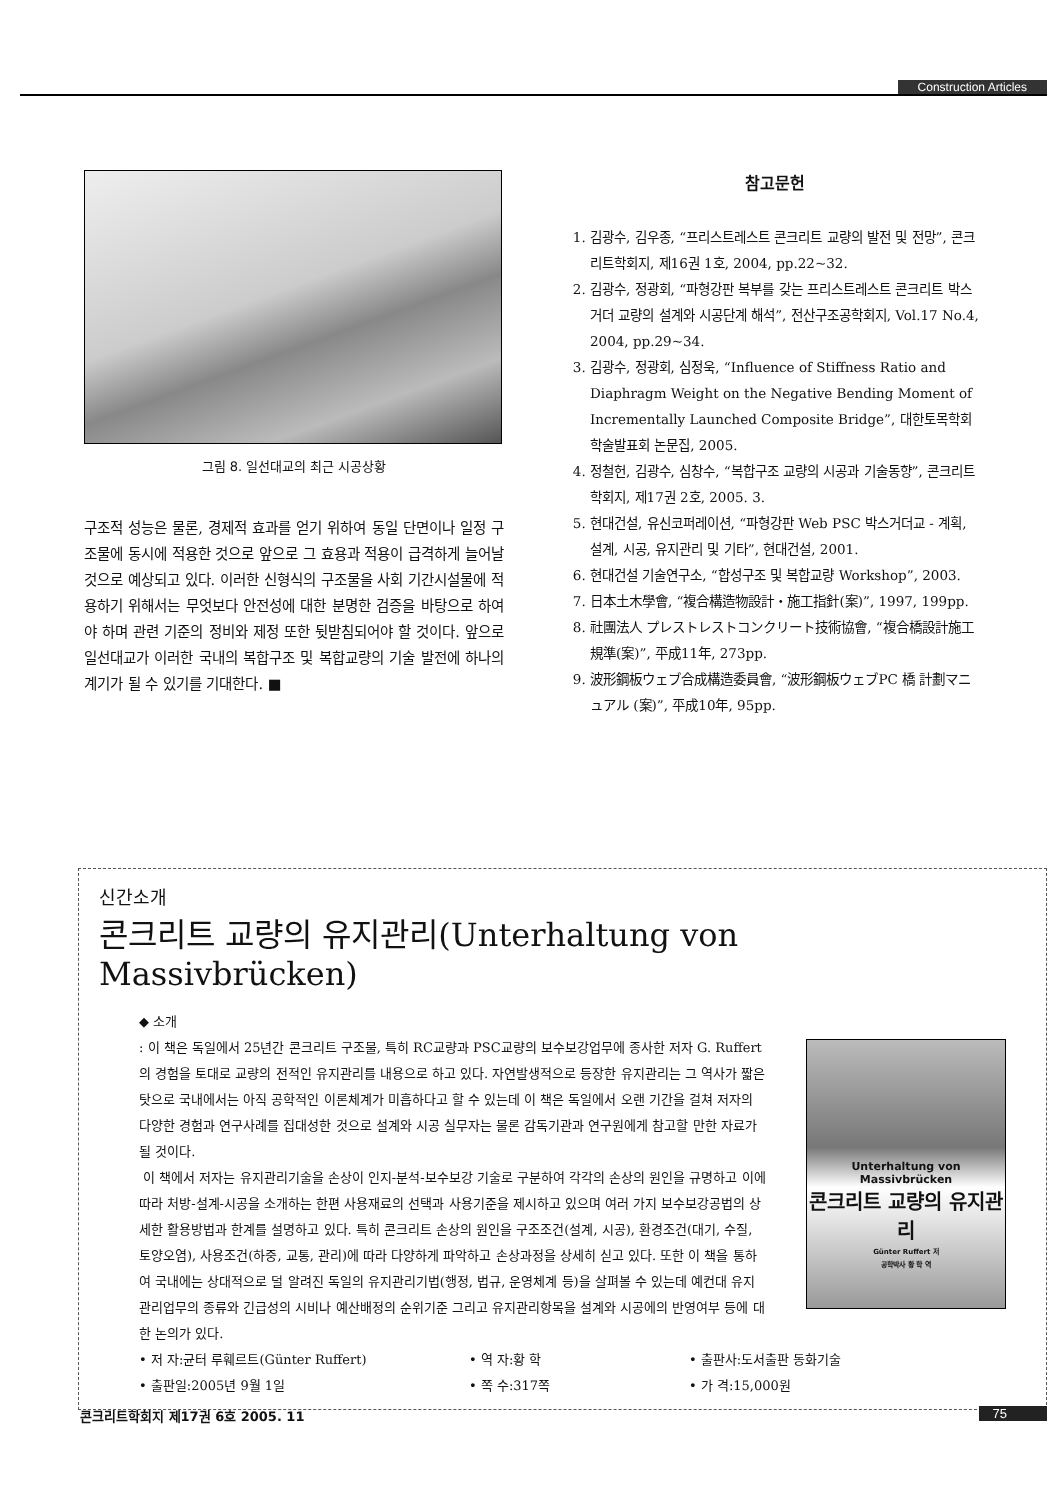Construction Articles
그림 8. 일선대교의 최근 시공상황
구조적 성능은 물론, 경제적 효과를 얻기 위하여 동일 단면이나 일정 구조물에 동시에 적용한 것으로 앞으로 그 효용과 적용이 급격하게 늘어날 것으로 예상되고 있다. 이러한 신형식의 구조물을 사회 기간시설물에 적용하기 위해서는 무엇보다 안전성에 대한 분명한 검증을 바탕으로 하여야 하며 관련 기준의 정비와 제정 또한 뒷받침되어야 할 것이다. 앞으로 일선대교가 이러한 국내의 복합구조 및 복합교량의 기술 발전에 하나의 계기가 될 수 있기를 기대한다. ■
참고문헌
1. 김광수, 김우종, “프리스트레스트 콘크리트 교량의 발전 및 전망”, 콘크리트학회지, 제16권 1호, 2004, pp.22~32.
2. 김광수, 정광회, “파형강판 복부를 갖는 프리스트레스트 콘크리트 박스거더 교량의 설계와 시공단계 해석”, 전산구조공학회지, Vol.17 No.4, 2004, pp.29~34.
3. 김광수, 정광회, 심정욱, “Influence of Stiffness Ratio and Diaphragm Weight on the Negative Bending Moment of Incrementally Launched Composite Bridge”, 대한토목학회 학술발표회 논문집, 2005.
4. 정철헌, 김광수, 심창수, “복합구조 교량의 시공과 기술동향”, 콘크리트학회지, 제17권 2호, 2005. 3.
5. 현대건설, 유신코퍼레이션, “파형강판 Web PSC 박스거더교 - 계획, 설계, 시공, 유지관리 및 기타”, 현대건설, 2001.
6. 현대건설 기술연구소, “합성구조 및 복합교량 Workshop”, 2003.
7. 日本土木學會, “複合構造物設計・施工指針(案)”, 1997, 199pp.
8. 社團法人 プレストレストコンクリート技術協會, “複合橋設計施工規準(案)”, 平成11年, 273pp.
9. 波形鋼板ウェブ合成構造委員會, “波形鋼板ウェブPC 橋 計劃マニュアル (案)”, 平成10年, 95pp.
신간소개
콘크리트 교량의 유지관리(Unterhaltung von Massivbrücken)
◆ 소개
: 이 책은 독일에서 25년간 콘크리트 구조물, 특히 RC교량과 PSC교량의 보수보강업무에 종사한 저자 G. Ruffert의 경험을 토대로 교량의 전적인 유지관리를 내용으로 하고 있다. 자연발생적으로 등장한 유지관리는 그 역사가 짧은 탓으로 국내에서는 아직 공학적인 이론체계가 미흡하다고 할 수 있는데 이 책은 독일에서 오랜 기간을 걸쳐 저자의 다양한 경험과 연구사례를 집대성한 것으로 설계와 시공 실무자는 물론 감독기관과 연구원에게 참고할 만한 자료가 될 것이다.
이 책에서 저자는 유지관리기술을 손상이 인지-분석-보수보강 기술로 구분하여 각각의 손상의 원인을 규명하고 이에 따라 처방-설계-시공을 소개하는 한편 사용재료의 선택과 사용기준을 제시하고 있으며 여러 가지 보수보강공법의 상세한 활용방법과 한계를 설명하고 있다. 특히 콘크리트 손상의 원인을 구조조건(설계, 시공), 환경조건(대기, 수질, 토양오염), 사용조건(하중, 교통, 관리)에 따라 다양하게 파악하고 손상과정을 상세히 싣고 있다. 또한 이 책을 통하여 국내에는 상대적으로 덜 알려진 독일의 유지관리기법(행정, 법규, 운영체계 등)을 살펴볼 수 있는데 예컨대 유지관리업무의 종류와 긴급성의 시비나 예산배정의 순위기준 그리고 유지관리항목을 설계와 시공에의 반영여부 등에 대한 논의가 있다.
Unterhaltung von Massivbrücken
콘크리트 교량의 유지관리
Günter Ruffert 저
공학박사 황 학 역
• 저 자:균터 루훼르트(Günter Ruffert)
• 역 자:황 학
• 출판사:도서출판 동화기술
• 출판일:2005년 9월 1일
• 쪽 수:317쪽
• 가 격:15,000원
콘크리트학회지 제17권 6호 2005. 11
75